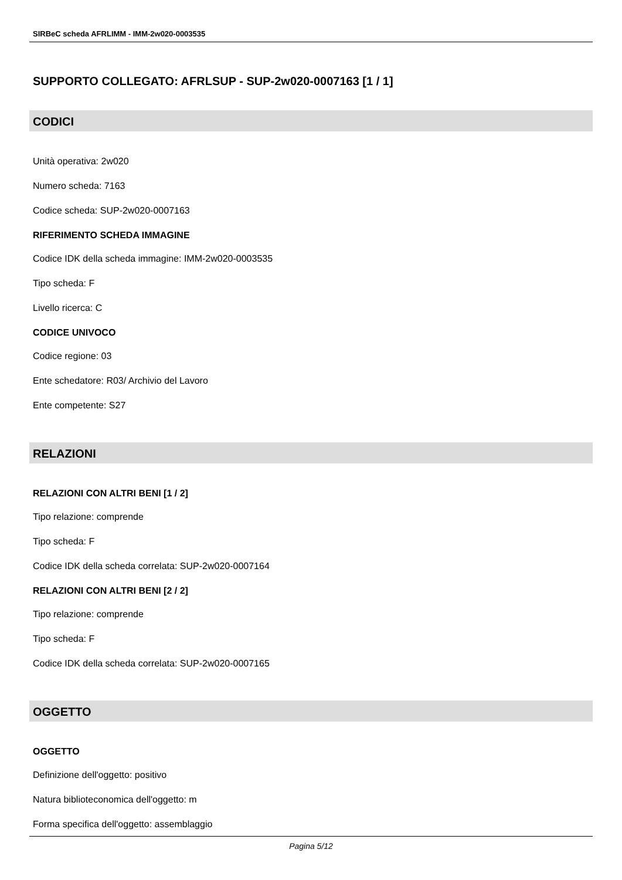SIRBeC scheda AFRLIMM - IMM-2w020-0003535
SUPPORTO COLLEGATO: AFRLSUP - SUP-2w020-0007163 [1 / 1]
CODICI
Unità operativa: 2w020
Numero scheda: 7163
Codice scheda: SUP-2w020-0007163
RIFERIMENTO SCHEDA IMMAGINE
Codice IDK della scheda immagine: IMM-2w020-0003535
Tipo scheda: F
Livello ricerca: C
CODICE UNIVOCO
Codice regione: 03
Ente schedatore: R03/ Archivio del Lavoro
Ente competente: S27
RELAZIONI
RELAZIONI CON ALTRI BENI [1 / 2]
Tipo relazione: comprende
Tipo scheda: F
Codice IDK della scheda correlata: SUP-2w020-0007164
RELAZIONI CON ALTRI BENI [2 / 2]
Tipo relazione: comprende
Tipo scheda: F
Codice IDK della scheda correlata: SUP-2w020-0007165
OGGETTO
OGGETTO
Definizione dell'oggetto: positivo
Natura biblioteconomica dell'oggetto: m
Forma specifica dell'oggetto: assemblaggio
Pagina 5/12